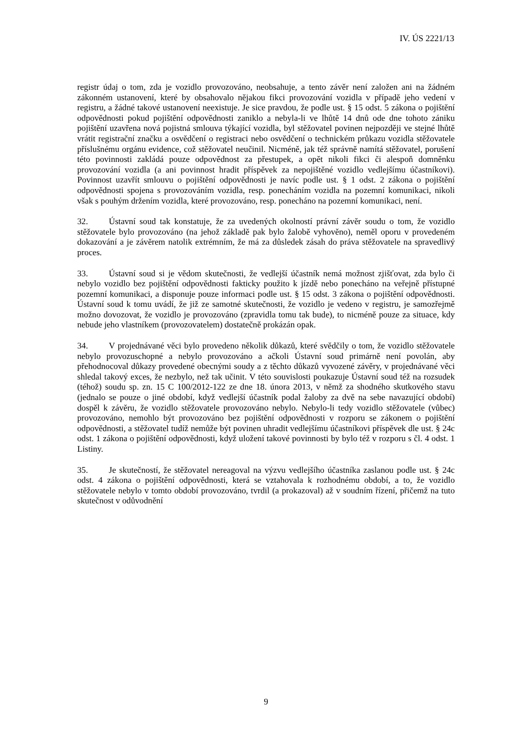IV. ÚS 2221/13
registr údaj o tom, zda je vozidlo provozováno, neobsahuje, a tento závěr není založen ani na žádném zákonném ustanovení, které by obsahovalo nějakou fikci provozování vozidla v případě jeho vedení v registru, a žádné takové ustanovení neexistuje. Je sice pravdou, že podle ust. § 15 odst. 5 zákona o pojištění odpovědnosti pokud pojištění odpovědnosti zaniklo a nebyla-li ve lhůtě 14 dnů ode dne tohoto zániku pojištění uzavřena nová pojistná smlouva týkající vozidla, byl stěžovatel povinen nejpozději ve stejné lhůtě vrátit registrační značku a osvědčení o registraci nebo osvědčení o technickém průkazu vozidla stěžovatele příslušnému orgánu evidence, což stěžovatel neučinil. Nicméně, jak též správně namítá stěžovatel, porušení této povinnosti zakládá pouze odpovědnost za přestupek, a opět nikoli fikci či alespoň domněnku provozování vozidla (a ani povinnost hradit příspěvek za nepojištěné vozidlo vedlejšímu účastníkovi). Povinnost uzavřít smlouvu o pojištění odpovědnosti je navíc podle ust. § 1 odst. 2 zákona o pojištění odpovědnosti spojena s provozováním vozidla, resp. ponecháním vozidla na pozemní komunikaci, nikoli však s pouhým držením vozidla, které provozováno, resp. ponecháno na pozemní komunikaci, není.
32. Ústavní soud tak konstatuje, že za uvedených okolností právní závěr soudu o tom, že vozidlo stěžovatele bylo provozováno (na jehož základě pak bylo žalobě vyhověno), neměl oporu v provedeném dokazování a je závěrem natolik extrémním, že má za důsledek zásah do práva stěžovatele na spravedlivý proces.
33. Ústavní soud si je vědom skutečnosti, že vedlejší účastník nemá možnost zjišťovat, zda bylo či nebylo vozidlo bez pojištění odpovědnosti fakticky použito k jízdě nebo ponecháno na veřejně přístupné pozemní komunikaci, a disponuje pouze informaci podle ust. § 15 odst. 3 zákona o pojištění odpovědnosti. Ústavní soud k tomu uvádí, že již ze samotné skutečnosti, že vozidlo je vedeno v registru, je samozřejmě možno dovozovat, že vozidlo je provozováno (zpravidla tomu tak bude), to nicméně pouze za situace, kdy nebude jeho vlastníkem (provozovatelem) dostatečně prokázán opak.
34. V projednávané věci bylo provedeno několik důkazů, které svědčily o tom, že vozidlo stěžovatele nebylo provozuschopné a nebylo provozováno a ačkoli Ústavní soud primárně není povolán, aby přehodnocoval důkazy provedené obecnými soudy a z těchto důkazů vyvozené závěry, v projednávané věci shledal takový exces, že nezbylo, než tak učinit. V této souvislosti poukazuje Ústavní soud též na rozsudek (téhož) soudu sp. zn. 15 C 100/2012-122 ze dne 18. února 2013, v němž za shodného skutkového stavu (jednalo se pouze o jiné období, když vedlejší účastník podal žaloby za dvě na sebe navazující období) dospěl k závěru, že vozidlo stěžovatele provozováno nebylo. Nebylo-li tedy vozidlo stěžovatele (vůbec) provozováno, nemohlo být provozováno bez pojištění odpovědnosti v rozporu se zákonem o pojištění odpovědnosti, a stěžovatel tudíž nemůže být povinen uhradit vedlejšímu účastníkovi příspěvek dle ust. § 24c odst. 1 zákona o pojištění odpovědnosti, když uložení takové povinnosti by bylo též v rozporu s čl. 4 odst. 1 Listiny.
35. Je skutečností, že stěžovatel nereagoval na výzvu vedlejšího účastníka zaslanou podle ust. § 24c odst. 4 zákona o pojištění odpovědnosti, která se vztahovala k rozhodnému období, a to, že vozidlo stěžovatele nebylo v tomto období provozováno, tvrdil (a prokazoval) až v soudním řízení, přičemž na tuto skutečnost v odůvodnění
9